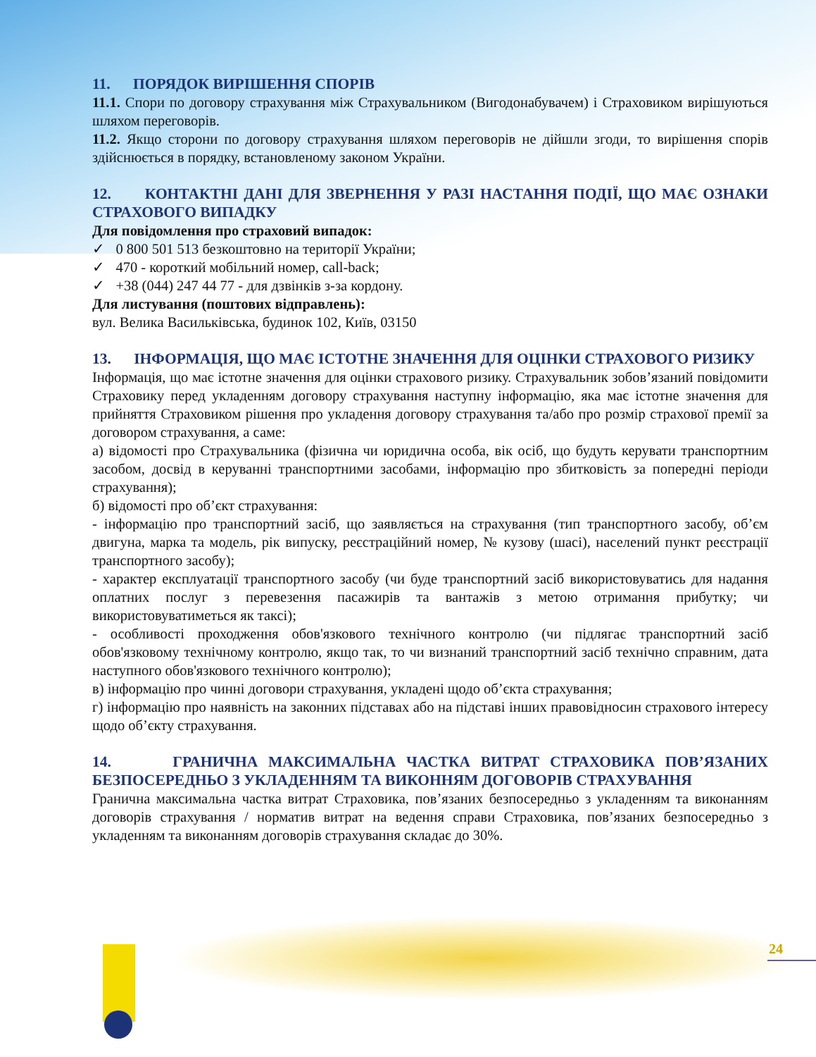11. ПОРЯДОК ВИРІШЕННЯ СПОРІВ
11.1. Спори по договору страхування між Страхувальником (Вигодонабувачем) і Страховиком вирішуються шляхом переговорів.
11.2. Якщо сторони по договору страхування шляхом переговорів не дійшли згоди, то вирішення спорів здійснюється в порядку, встановленому законом України.
12. КОНТАКТНІ ДАНІ ДЛЯ ЗВЕРНЕННЯ У РАЗІ НАСТАННЯ ПОДІЇ, ЩО МАЄ ОЗНАКИ СТРАХОВОГО ВИПАДКУ
Для повідомлення про страховий випадок:
✓ 0 800 501 513 безкоштовно на території України;
✓ 470 - короткий мобільний номер, call-back;
✓ +38 (044) 247 44 77 - для дзвінків з-за кордону.
Для листування (поштових відправлень):
вул. Велика Васильківська, будинок 102, Київ, 03150
13. ІНФОРМАЦІЯ, ЩО МАЄ ІСТОТНЕ ЗНАЧЕННЯ ДЛЯ ОЦІНКИ СТРАХОВОГО РИЗИКУ
Інформація, що має істотне значення для оцінки страхового ризику. Страхувальник зобов’язаний повідомити Страховику перед укладенням договору страхування наступну інформацію, яка має істотне значення для прийняття Страховиком рішення про укладення договору страхування та/або про розмір страхової премії за договором страхування, а саме:
а) відомості про Страхувальника (фізична чи юридична особа, вік осіб, що будуть керувати транспортним засобом, досвід в керуванні транспортними засобами, інформацію про збитковість за попередні періоди страхування);
б) відомості про об’єкт страхування:
- інформацію про транспортний засіб, що заявляється на страхування (тип транспортного засобу, об’єм двигуна, марка та модель, рік випуску, реєстраційний номер, № кузову (шасі), населений пункт реєстрації транспортного засобу);
- характер експлуатації транспортного засобу (чи буде транспортний засіб використовуватись для надання оплатних послуг з перевезення пасажирів та вантажів з метою отримання прибутку; чи використовуватиметься як таксі);
- особливості проходження обов'язкового технічного контролю (чи підлягає транспортний засіб обов'язковому технічному контролю, якщо так, то чи визнаний транспортний засіб технічно справним, дата наступного обов'язкового технічного контролю);
в) інформацію про чинні договори страхування, укладені щодо об’єкта страхування;
г) інформацію про наявність на законних підставах або на підставі інших правовідносин страхового інтересу щодо об’єкту страхування.
14. ГРАНИЧНА МАКСИМАЛЬНА ЧАСТКА ВИТРАТ СТРАХОВИКА ПОВ’ЯЗАНИХ БЕЗПОСЕРЕДНЬО З УКЛАДЕННЯМ ТА ВИКОННЯМ ДОГОВОРІВ СТРАХУВАННЯ
Гранична максимальна частка витрат Страховика, пов’язаних безпосередньо з укладенням та виконанням договорів страхування / норматив витрат на ведення справи Страховика, пов’язаних безпосередньо з укладенням та виконанням договорів страхування складає до 30%.
24